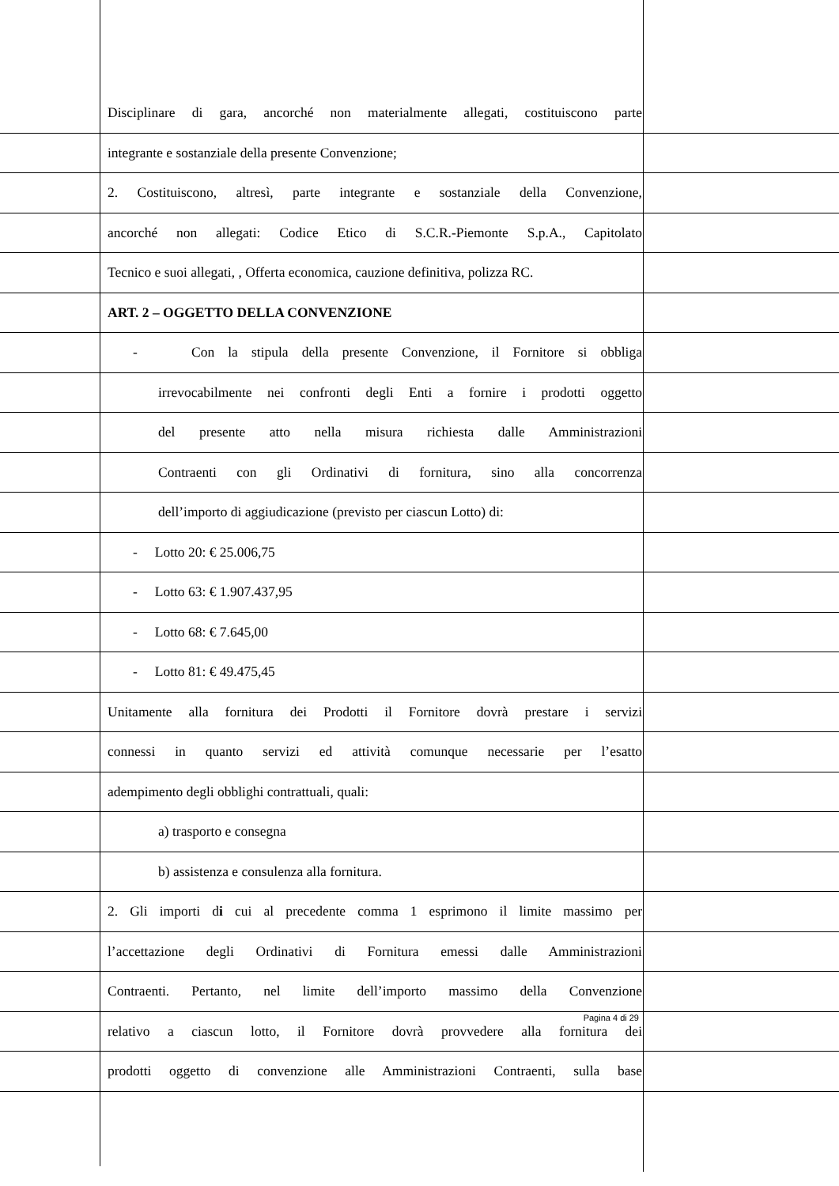Disciplinare di gara, ancorché non materialmente allegati, costituiscono parte
integrante e sostanziale della presente Convenzione;
2. Costituiscono, altresì, parte integrante e sostanziale della Convenzione,
ancorché non allegati: Codice Etico di S.C.R.-Piemonte S.p.A., Capitolato
Tecnico e suoi allegati, , Offerta economica, cauzione definitiva, polizza RC.
ART. 2 – OGGETTO DELLA CONVENZIONE
- Con la stipula della presente Convenzione, il Fornitore si obbliga
irrevocabilmente nei confronti degli Enti a fornire i prodotti oggetto
del presente atto nella misura richiesta dalle Amministrazioni
Contraenti con gli Ordinativi di fornitura, sino alla concorrenza
dell’importo di aggiudicazione (previsto per ciascun Lotto) di:
- Lotto 20: € 25.006,75
- Lotto 63: € 1.907.437,95
- Lotto 68: € 7.645,00
- Lotto 81: € 49.475,45
Unitamente alla fornitura dei Prodotti il Fornitore dovrà prestare i servizi
connessi in quanto servizi ed attività comunque necessarie per l’esatto
adempimento degli obblighi contrattuali, quali:
a) trasporto e consegna
b) assistenza e consulenza alla fornitura.
2. Gli importi di cui al precedente comma 1 esprimono il limite massimo per
l’accettazione degli Ordinativi di Fornitura emessi dalle Amministrazioni
Contraenti. Pertanto, nel limite dell’importo massimo della Convenzione
relativo a ciascun lotto, il Fornitore dovrà provvedere alla fornitura dei
prodotti oggetto di convenzione alle Amministrazioni Contraenti, sulla base
Pagina 4 di 29